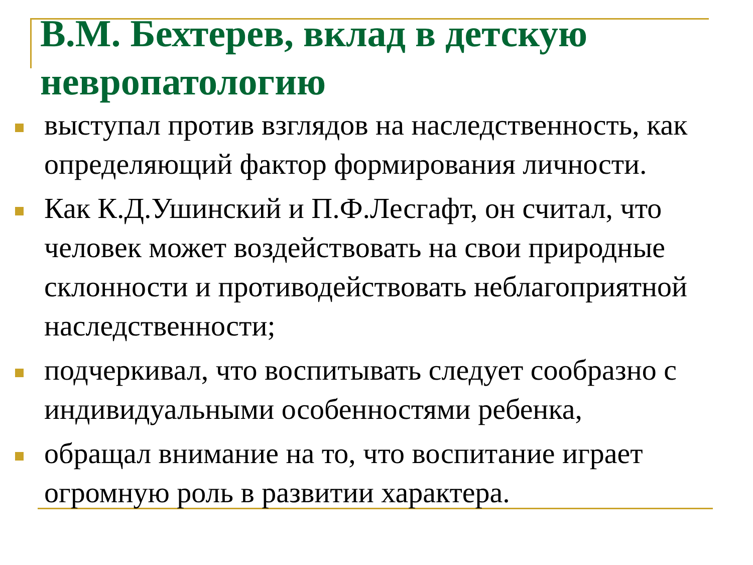В.М. Бехтерев, вклад в детскую невропатологию
выступал против взглядов на наследственность, как определяющий фактор формирования личности.
Как К.Д.Ушинский и П.Ф.Лесгафт, он считал, что человек может воздействовать на свои природные склонности и противодействовать неблагоприятной наследственности;
подчеркивал, что воспитывать следует сообразно с индивидуальными особенностями ребенка,
обращал внимание на то, что воспитание играет огромную роль в развитии характера.